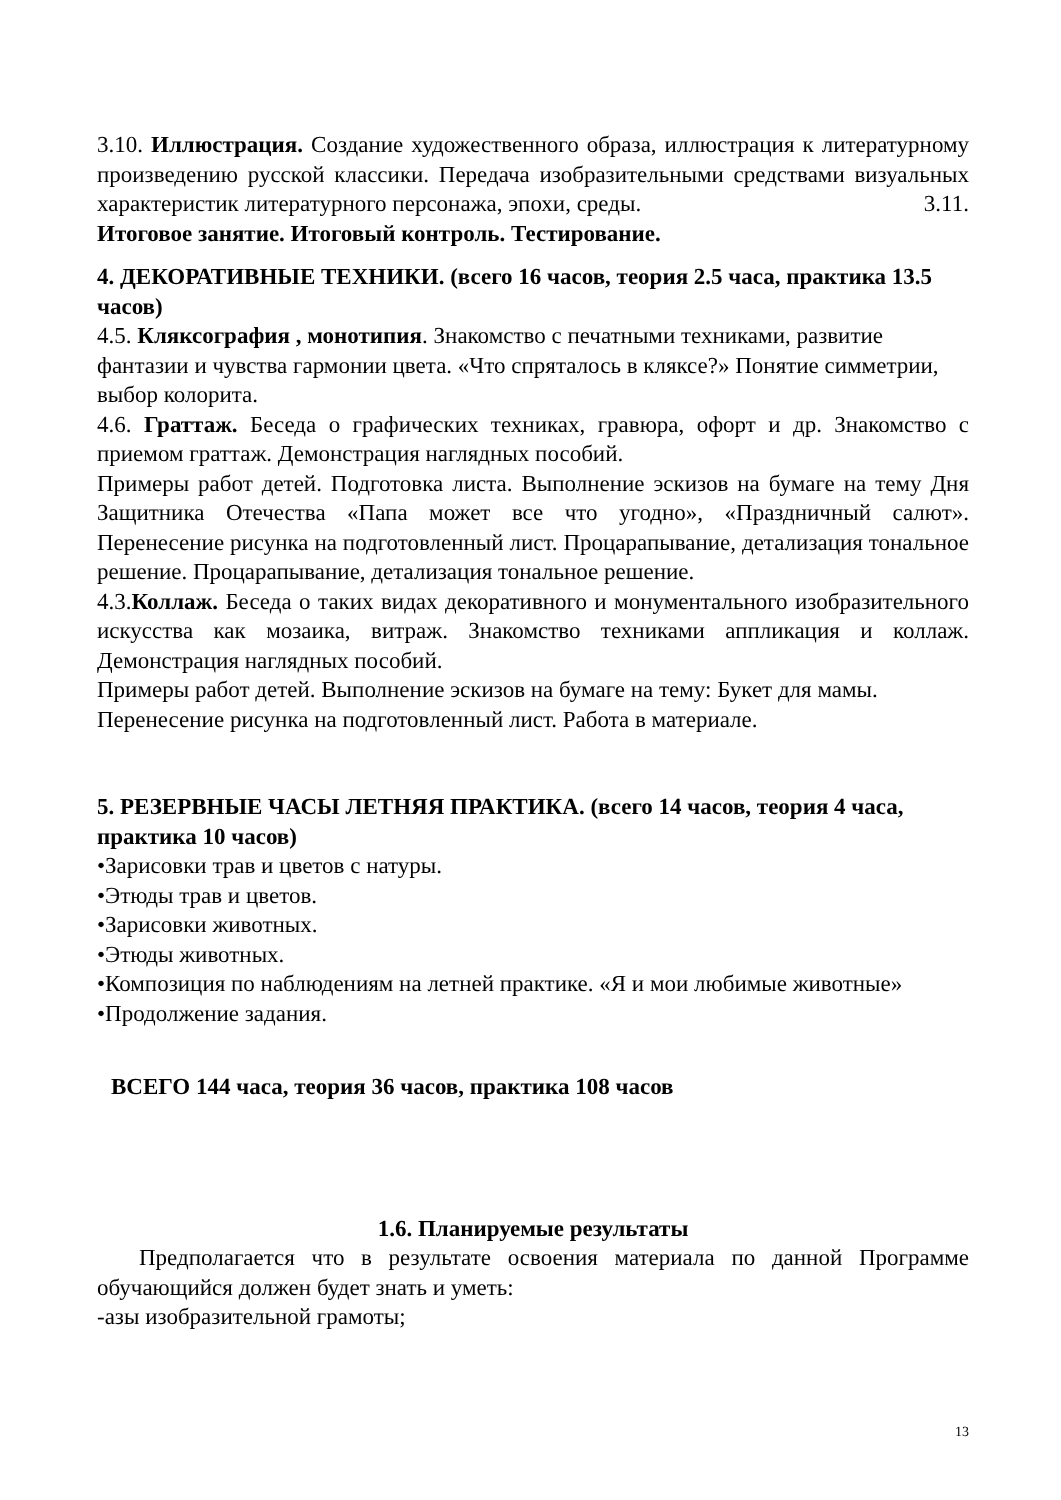3.10. Иллюстрация. Создание художественного образа, иллюстрация к литературному произведению русской классики. Передача изобразительными средствами визуальных характеристик литературного персонажа, эпохи, среды. 3.11.
Итоговое занятие. Итоговый контроль. Тестирование.
4. ДЕКОРАТИВНЫЕ ТЕХНИКИ. (всего 16 часов, теория 2.5 часа, практика 13.5 часов)
4.5. Кляксография , монотипия. Знакомство с печатными техниками, развитие фантазии и чувства гармонии цвета. «Что спряталось в кляксе?» Понятие симметрии, выбор колорита.
4.6. Граттаж. Беседа о графических техниках, гравюра, офорт и др. Знакомство с приемом граттаж. Демонстрация наглядных пособий.
Примеры работ детей. Подготовка листа. Выполнение эскизов на бумаге на тему Дня Защитника Отечества «Папа может все что угодно», «Праздничный салют». Перенесение рисунка на подготовленный лист. Процарапывание, детализация тональное решение. Процарапывание, детализация тональное решение.
4.3.Коллаж. Беседа о таких видах декоративного и монументального изобразительного искусства как мозаика, витраж. Знакомство техниками аппликация и коллаж. Демонстрация наглядных пособий.
Примеры работ детей. Выполнение эскизов на бумаге на тему: Букет для мамы.
Перенесение рисунка на подготовленный лист. Работа в материале.
5. РЕЗЕРВНЫЕ ЧАСЫ ЛЕТНЯЯ ПРАКТИКА. (всего 14 часов, теория 4 часа, практика 10 часов)
•Зарисовки трав и цветов с натуры.
•Этюды трав и цветов.
•Зарисовки животных.
•Этюды животных.
•Композиция по наблюдениям на летней практике. «Я и мои любимые животные»
•Продолжение задания.
ВСЕГО 144 часа, теория 36 часов, практика 108 часов
1.6. Планируемые результаты
Предполагается что в результате освоения материала по данной Программе обучающийся должен будет знать и уметь:
-азы изобразительной грамоты;
13